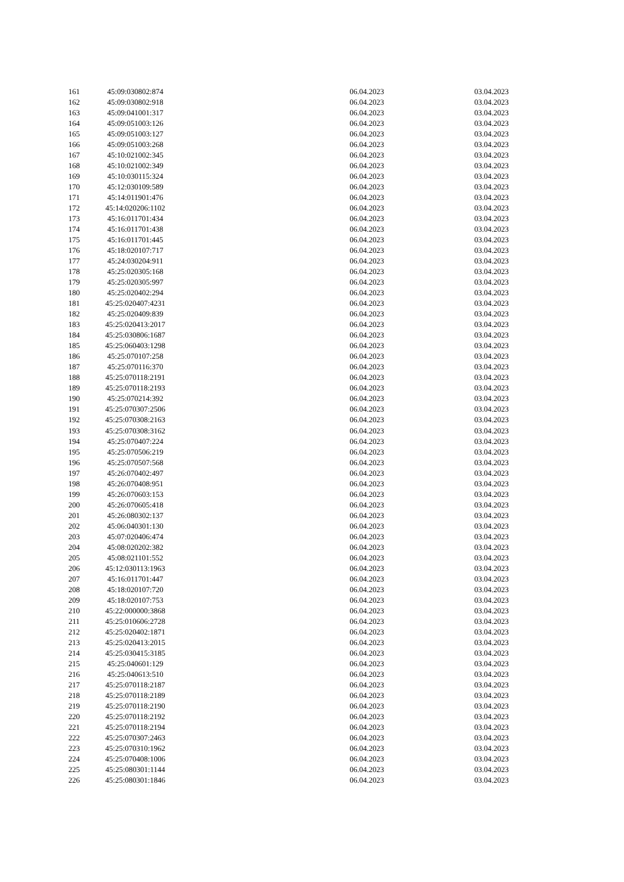| 161 | 45:09:030802:874 | 06.04.2023 | 03.04.2023 |
| 162 | 45:09:030802:918 | 06.04.2023 | 03.04.2023 |
| 163 | 45:09:041001:317 | 06.04.2023 | 03.04.2023 |
| 164 | 45:09:051003:126 | 06.04.2023 | 03.04.2023 |
| 165 | 45:09:051003:127 | 06.04.2023 | 03.04.2023 |
| 166 | 45:09:051003:268 | 06.04.2023 | 03.04.2023 |
| 167 | 45:10:021002:345 | 06.04.2023 | 03.04.2023 |
| 168 | 45:10:021002:349 | 06.04.2023 | 03.04.2023 |
| 169 | 45:10:030115:324 | 06.04.2023 | 03.04.2023 |
| 170 | 45:12:030109:589 | 06.04.2023 | 03.04.2023 |
| 171 | 45:14:011901:476 | 06.04.2023 | 03.04.2023 |
| 172 | 45:14:020206:1102 | 06.04.2023 | 03.04.2023 |
| 173 | 45:16:011701:434 | 06.04.2023 | 03.04.2023 |
| 174 | 45:16:011701:438 | 06.04.2023 | 03.04.2023 |
| 175 | 45:16:011701:445 | 06.04.2023 | 03.04.2023 |
| 176 | 45:18:020107:717 | 06.04.2023 | 03.04.2023 |
| 177 | 45:24:030204:911 | 06.04.2023 | 03.04.2023 |
| 178 | 45:25:020305:168 | 06.04.2023 | 03.04.2023 |
| 179 | 45:25:020305:997 | 06.04.2023 | 03.04.2023 |
| 180 | 45:25:020402:294 | 06.04.2023 | 03.04.2023 |
| 181 | 45:25:020407:4231 | 06.04.2023 | 03.04.2023 |
| 182 | 45:25:020409:839 | 06.04.2023 | 03.04.2023 |
| 183 | 45:25:020413:2017 | 06.04.2023 | 03.04.2023 |
| 184 | 45:25:030806:1687 | 06.04.2023 | 03.04.2023 |
| 185 | 45:25:060403:1298 | 06.04.2023 | 03.04.2023 |
| 186 | 45:25:070107:258 | 06.04.2023 | 03.04.2023 |
| 187 | 45:25:070116:370 | 06.04.2023 | 03.04.2023 |
| 188 | 45:25:070118:2191 | 06.04.2023 | 03.04.2023 |
| 189 | 45:25:070118:2193 | 06.04.2023 | 03.04.2023 |
| 190 | 45:25:070214:392 | 06.04.2023 | 03.04.2023 |
| 191 | 45:25:070307:2506 | 06.04.2023 | 03.04.2023 |
| 192 | 45:25:070308:2163 | 06.04.2023 | 03.04.2023 |
| 193 | 45:25:070308:3162 | 06.04.2023 | 03.04.2023 |
| 194 | 45:25:070407:224 | 06.04.2023 | 03.04.2023 |
| 195 | 45:25:070506:219 | 06.04.2023 | 03.04.2023 |
| 196 | 45:25:070507:568 | 06.04.2023 | 03.04.2023 |
| 197 | 45:26:070402:497 | 06.04.2023 | 03.04.2023 |
| 198 | 45:26:070408:951 | 06.04.2023 | 03.04.2023 |
| 199 | 45:26:070603:153 | 06.04.2023 | 03.04.2023 |
| 200 | 45:26:070605:418 | 06.04.2023 | 03.04.2023 |
| 201 | 45:26:080302:137 | 06.04.2023 | 03.04.2023 |
| 202 | 45:06:040301:130 | 06.04.2023 | 03.04.2023 |
| 203 | 45:07:020406:474 | 06.04.2023 | 03.04.2023 |
| 204 | 45:08:020202:382 | 06.04.2023 | 03.04.2023 |
| 205 | 45:08:021101:552 | 06.04.2023 | 03.04.2023 |
| 206 | 45:12:030113:1963 | 06.04.2023 | 03.04.2023 |
| 207 | 45:16:011701:447 | 06.04.2023 | 03.04.2023 |
| 208 | 45:18:020107:720 | 06.04.2023 | 03.04.2023 |
| 209 | 45:18:020107:753 | 06.04.2023 | 03.04.2023 |
| 210 | 45:22:000000:3868 | 06.04.2023 | 03.04.2023 |
| 211 | 45:25:010606:2728 | 06.04.2023 | 03.04.2023 |
| 212 | 45:25:020402:1871 | 06.04.2023 | 03.04.2023 |
| 213 | 45:25:020413:2015 | 06.04.2023 | 03.04.2023 |
| 214 | 45:25:030415:3185 | 06.04.2023 | 03.04.2023 |
| 215 | 45:25:040601:129 | 06.04.2023 | 03.04.2023 |
| 216 | 45:25:040613:510 | 06.04.2023 | 03.04.2023 |
| 217 | 45:25:070118:2187 | 06.04.2023 | 03.04.2023 |
| 218 | 45:25:070118:2189 | 06.04.2023 | 03.04.2023 |
| 219 | 45:25:070118:2190 | 06.04.2023 | 03.04.2023 |
| 220 | 45:25:070118:2192 | 06.04.2023 | 03.04.2023 |
| 221 | 45:25:070118:2194 | 06.04.2023 | 03.04.2023 |
| 222 | 45:25:070307:2463 | 06.04.2023 | 03.04.2023 |
| 223 | 45:25:070310:1962 | 06.04.2023 | 03.04.2023 |
| 224 | 45:25:070408:1006 | 06.04.2023 | 03.04.2023 |
| 225 | 45:25:080301:1144 | 06.04.2023 | 03.04.2023 |
| 226 | 45:25:080301:1846 | 06.04.2023 | 03.04.2023 |